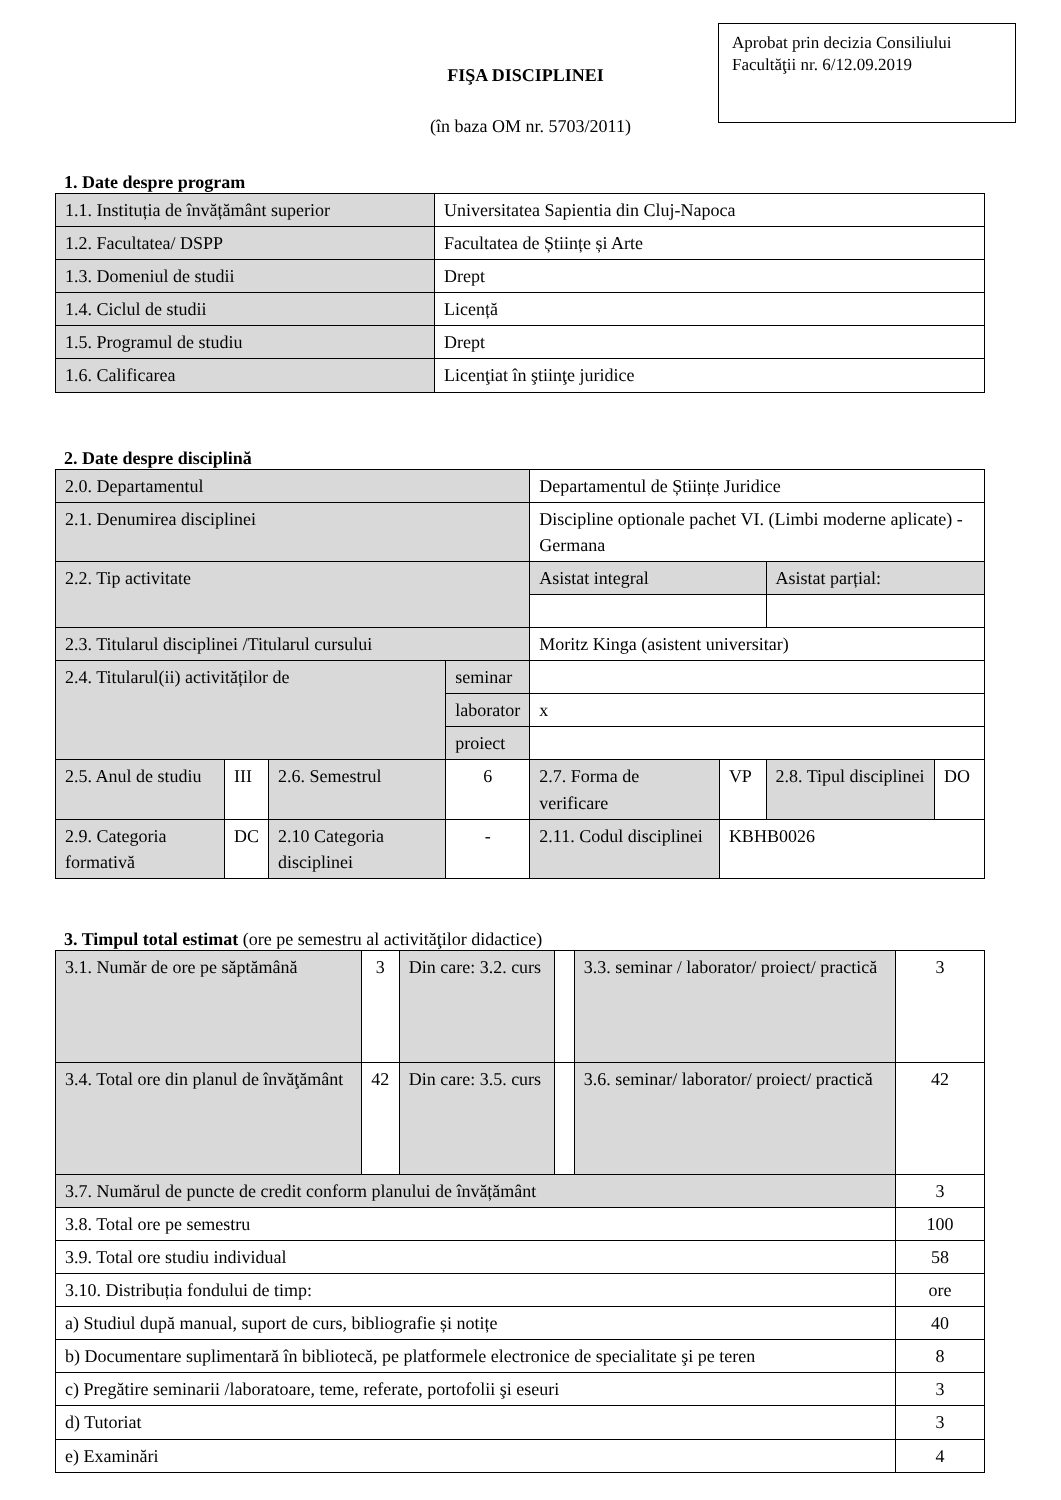Aprobat prin decizia Consiliului Facultăţii nr. 6/12.09.2019
FIŞA DISCIPLINEI
(în baza OM nr. 5703/2011)
1. Date despre program
| 1.1. Instituția de învățământ superior | Universitatea Sapientia din Cluj-Napoca |
| 1.2. Facultatea/ DSPP | Facultatea de Științe și Arte |
| 1.3. Domeniul de studii | Drept |
| 1.4. Ciclul de studii | Licență |
| 1.5. Programul de studiu | Drept |
| 1.6. Calificarea | Licenţiat în ştiinţe juridice |
2. Date despre disciplină
| 2.0. Departamentul | | | | | Departamentul de Științe Juridice | | | |
| 2.1. Denumirea disciplinei | | | | | Discipline optionale pachet VI. (Limbi moderne aplicate) - Germana | | | |
| 2.2. Tip activitate | | | | | Asistat integral | | Asistat parțial: | |
| 2.3. Titularul disciplinei /Titularul cursului | | | | | Moritz Kinga (asistent universitar) | | | |
| 2.4. Titularul(ii) activităților de | | | | seminar | | | | |
| | | | | laborator | x | | | |
| | | | | proiect | | | | |
| 2.5. Anul de studiu | III | 2.6. Semestrul | 6 | | 2.7. Forma de verificare | VP | 2.8. Tipul disciplinei | DO |
| 2.9. Categoria formativă | DC | 2.10 Categoria disciplinei | - | | 2.11. Codul disciplinei | KBHB0026 | | |
3. Timpul total estimat (ore pe semestru al activităţilor didactice)
| 3.1. Număr de ore pe săptămână | 3 | Din care: 3.2. curs | | 3.3. seminar / laborator/ proiect/ practică | 3 |
| 3.4. Total ore din planul de învăţământ | 42 | Din care: 3.5. curs | | 3.6. seminar/ laborator/ proiect/ practică | 42 |
| 3.7. Numărul de puncte de credit conform planului de învățământ | | | | | 3 |
| 3.8. Total ore pe semestru | | | | | 100 |
| 3.9. Total ore studiu individual | | | | | 58 |
| 3.10. Distribuția fondului de timp: | | | | | ore |
| a) Studiul după manual, suport de curs, bibliografie și notițe | | | | | 40 |
| b) Documentare suplimentară în bibliotecă, pe platformele electronice de specialitate şi pe teren | | | | | 8 |
| c) Pregătire seminarii /laboratoare, teme, referate, portofolii şi eseuri | | | | | 3 |
| d) Tutoriat | | | | | 3 |
| e) Examinări | | | | | 4 |